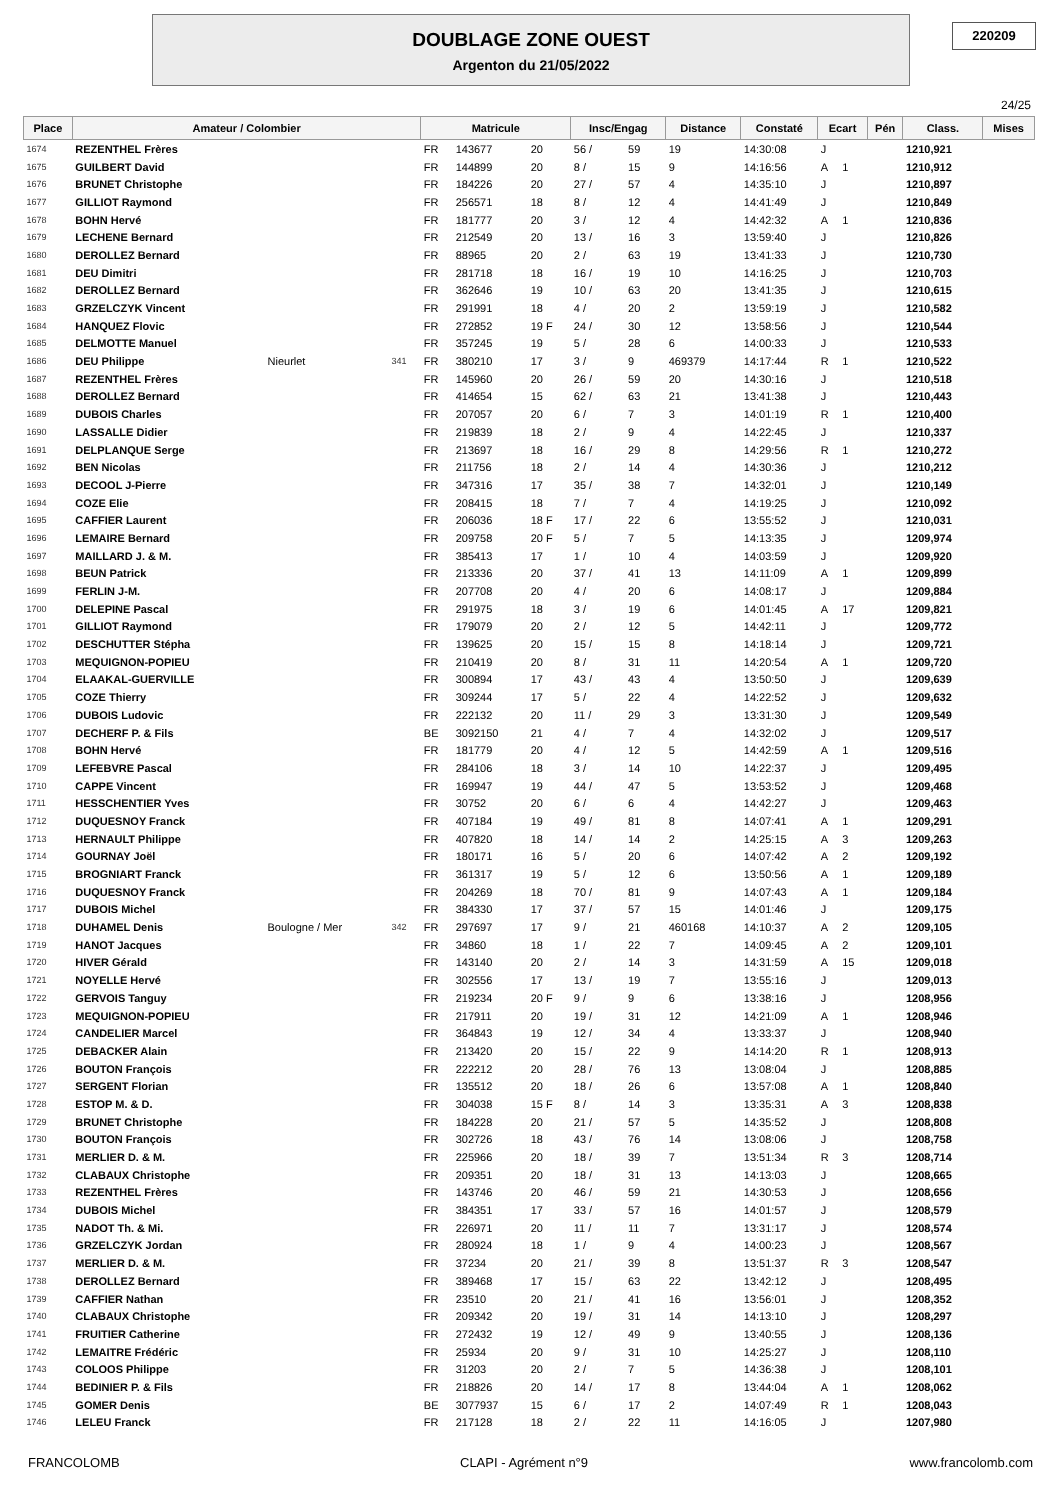DOUBLAGE ZONE OUEST
Argenton du 21/05/2022
220209
24/25
| Place | Amateur / Colombier | | | Matricule | | | Insc/Engag | | Distance | Constaté | Ecart | | Pén | Class. | Mises |
| --- | --- | --- | --- | --- | --- | --- | --- | --- | --- | --- | --- | --- | --- | --- | --- |
| 1674 | REZENTHEL Frères | | | FR | 143677 | 20 | 56 / | 59 | 19 | 14:30:08 | J | | | 1210,921 | |
| 1675 | GUILBERT David | | | FR | 144899 | 20 | 8 / | 15 | 9 | 14:16:56 | A | 1 | | 1210,912 | |
| 1676 | BRUNET Christophe | | | FR | 184226 | 20 | 27 / | 57 | 4 | 14:35:10 | J | | | 1210,897 | |
| 1677 | GILLIOT Raymond | | | FR | 256571 | 18 | 8 / | 12 | 4 | 14:41:49 | J | | | 1210,849 | |
| 1678 | BOHN Hervé | | | FR | 181777 | 20 | 3 / | 12 | 4 | 14:42:32 | A | 1 | | 1210,836 | |
| 1679 | LECHENE Bernard | | | FR | 212549 | 20 | 13 / | 16 | 3 | 13:59:40 | J | | | 1210,826 | |
| 1680 | DEROLLEZ Bernard | | | FR | 88965 | 20 | 2 / | 63 | 19 | 13:41:33 | J | | | 1210,730 | |
| 1681 | DEU Dimitri | | | FR | 281718 | 18 | 16 / | 19 | 10 | 14:16:25 | J | | | 1210,703 | |
| 1682 | DEROLLEZ Bernard | | | FR | 362646 | 19 | 10 / | 63 | 20 | 13:41:35 | J | | | 1210,615 | |
| 1683 | GRZELCZYK Vincent | | | FR | 291991 | 18 | 4 / | 20 | 2 | 13:59:19 | J | | | 1210,582 | |
| 1684 | HANQUEZ Flovic | | | FR | 272852 | 19 F | 24 / | 30 | 12 | 13:58:56 | J | | | 1210,544 | |
| 1685 | DELMOTTE Manuel | | | FR | 357245 | 19 | 5 / | 28 | 6 | 14:00:33 | J | | | 1210,533 | |
| 1686 | DEU Philippe | Nieurlet | 341 | FR | 380210 | 17 | 3 / | 9 | 469379 | 14:17:44 | R | 1 | | 1210,522 | |
| 1687 | REZENTHEL Frères | | | FR | 145960 | 20 | 26 / | 59 | 20 | 14:30:16 | J | | | 1210,518 | |
| 1688 | DEROLLEZ Bernard | | | FR | 414654 | 15 | 62 / | 63 | 21 | 13:41:38 | J | | | 1210,443 | |
| 1689 | DUBOIS Charles | | | FR | 207057 | 20 | 6 / | 7 | 3 | 14:01:19 | R | 1 | | 1210,400 | |
| 1690 | LASSALLE Didier | | | FR | 219839 | 18 | 2 / | 9 | 4 | 14:22:45 | J | | | 1210,337 | |
| 1691 | DELPLANQUE Serge | | | FR | 213697 | 18 | 16 / | 29 | 8 | 14:29:56 | R | 1 | | 1210,272 | |
| 1692 | BEN Nicolas | | | FR | 211756 | 18 | 2 / | 14 | 4 | 14:30:36 | J | | | 1210,212 | |
| 1693 | DECOOL J-Pierre | | | FR | 347316 | 17 | 35 / | 38 | 7 | 14:32:01 | J | | | 1210,149 | |
| 1694 | COZE Elie | | | FR | 208415 | 18 | 7 / | 7 | 4 | 14:19:25 | J | | | 1210,092 | |
| 1695 | CAFFIER Laurent | | | FR | 206036 | 18 F | 17 / | 22 | 6 | 13:55:52 | J | | | 1210,031 | |
| 1696 | LEMAIRE Bernard | | | FR | 209758 | 20 F | 5 / | 7 | 5 | 14:13:35 | J | | | 1209,974 | |
| 1697 | MAILLARD J. & M. | | | FR | 385413 | 17 | 1 / | 10 | 4 | 14:03:59 | J | | | 1209,920 | |
| 1698 | BEUN Patrick | | | FR | 213336 | 20 | 37 / | 41 | 13 | 14:11:09 | A | 1 | | 1209,899 | |
| 1699 | FERLIN J-M. | | | FR | 207708 | 20 | 4 / | 20 | 6 | 14:08:17 | J | | | 1209,884 | |
| 1700 | DELEPINE Pascal | | | FR | 291975 | 18 | 3 / | 19 | 6 | 14:01:45 | A | 17 | | 1209,821 | |
| 1701 | GILLIOT Raymond | | | FR | 179079 | 20 | 2 / | 12 | 5 | 14:42:11 | J | | | 1209,772 | |
| 1702 | DESCHUTTER Stépha | | | FR | 139625 | 20 | 15 / | 15 | 8 | 14:18:14 | J | | | 1209,721 | |
| 1703 | MEQUIGNON-POPIEU | | | FR | 210419 | 20 | 8 / | 31 | 11 | 14:20:54 | A | 1 | | 1209,720 | |
| 1704 | ELAAKAL-GUERVILLE | | | FR | 300894 | 17 | 43 / | 43 | 4 | 13:50:50 | J | | | 1209,639 | |
| 1705 | COZE Thierry | | | FR | 309244 | 17 | 5 / | 22 | 4 | 14:22:52 | J | | | 1209,632 | |
| 1706 | DUBOIS Ludovic | | | FR | 222132 | 20 | 11 / | 29 | 3 | 13:31:30 | J | | | 1209,549 | |
| 1707 | DECHERF P. & Fils | | | BE | 3092150 | 21 | 4 / | 7 | 4 | 14:32:02 | J | | | 1209,517 | |
| 1708 | BOHN Hervé | | | FR | 181779 | 20 | 4 / | 12 | 5 | 14:42:59 | A | 1 | | 1209,516 | |
| 1709 | LEFEBVRE Pascal | | | FR | 284106 | 18 | 3 / | 14 | 10 | 14:22:37 | J | | | 1209,495 | |
| 1710 | CAPPE Vincent | | | FR | 169947 | 19 | 44 / | 47 | 5 | 13:53:52 | J | | | 1209,468 | |
| 1711 | HESSCHENTIER Yves | | | FR | 30752 | 20 | 6 / | 6 | 4 | 14:42:27 | J | | | 1209,463 | |
| 1712 | DUQUESNOY Franck | | | FR | 407184 | 19 | 49 / | 81 | 8 | 14:07:41 | A | 1 | | 1209,291 | |
| 1713 | HERNAULT Philippe | | | FR | 407820 | 18 | 14 / | 14 | 2 | 14:25:15 | A | 3 | | 1209,263 | |
| 1714 | GOURNAY Joël | | | FR | 180171 | 16 | 5 / | 20 | 6 | 14:07:42 | A | 2 | | 1209,192 | |
| 1715 | BROGNIART Franck | | | FR | 361317 | 19 | 5 / | 12 | 6 | 13:50:56 | A | 1 | | 1209,189 | |
| 1716 | DUQUESNOY Franck | | | FR | 204269 | 18 | 70 / | 81 | 9 | 14:07:43 | A | 1 | | 1209,184 | |
| 1717 | DUBOIS Michel | | | FR | 384330 | 17 | 37 / | 57 | 15 | 14:01:46 | J | | | 1209,175 | |
| 1718 | DUHAMEL Denis | Boulogne / Mer | 342 | FR | 297697 | 17 | 9 / | 21 | 460168 | 14:10:37 | A | 2 | | 1209,105 | |
| 1719 | HANOT Jacques | | | FR | 34860 | 18 | 1 / | 22 | 7 | 14:09:45 | A | 2 | | 1209,101 | |
| 1720 | HIVER Gérald | | | FR | 143140 | 20 | 2 / | 14 | 3 | 14:31:59 | A | 15 | | 1209,018 | |
| 1721 | NOYELLE Hervé | | | FR | 302556 | 17 | 13 / | 19 | 7 | 13:55:16 | J | | | 1209,013 | |
| 1722 | GERVOIS Tanguy | | | FR | 219234 | 20 F | 9 / | 9 | 6 | 13:38:16 | J | | | 1208,956 | |
| 1723 | MEQUIGNON-POPIEU | | | FR | 217911 | 20 | 19 / | 31 | 12 | 14:21:09 | A | 1 | | 1208,946 | |
| 1724 | CANDELIER Marcel | | | FR | 364843 | 19 | 12 / | 34 | 4 | 13:33:37 | J | | | 1208,940 | |
| 1725 | DEBACKER Alain | | | FR | 213420 | 20 | 15 / | 22 | 9 | 14:14:20 | R | 1 | | 1208,913 | |
| 1726 | BOUTON François | | | FR | 222212 | 20 | 28 / | 76 | 13 | 13:08:04 | J | | | 1208,885 | |
| 1727 | SERGENT Florian | | | FR | 135512 | 20 | 18 / | 26 | 6 | 13:57:08 | A | 1 | | 1208,840 | |
| 1728 | ESTOP M. & D. | | | FR | 304038 | 15 F | 8 / | 14 | 3 | 13:35:31 | A | 3 | | 1208,838 | |
| 1729 | BRUNET Christophe | | | FR | 184228 | 20 | 21 / | 57 | 5 | 14:35:52 | J | | | 1208,808 | |
| 1730 | BOUTON François | | | FR | 302726 | 18 | 43 / | 76 | 14 | 13:08:06 | J | | | 1208,758 | |
| 1731 | MERLIER D. & M. | | | FR | 225966 | 20 | 18 / | 39 | 7 | 13:51:34 | R | 3 | | 1208,714 | |
| 1732 | CLABAUX Christophe | | | FR | 209351 | 20 | 18 / | 31 | 13 | 14:13:03 | J | | | 1208,665 | |
| 1733 | REZENTHEL Frères | | | FR | 143746 | 20 | 46 / | 59 | 21 | 14:30:53 | J | | | 1208,656 | |
| 1734 | DUBOIS Michel | | | FR | 384351 | 17 | 33 / | 57 | 16 | 14:01:57 | J | | | 1208,579 | |
| 1735 | NADOT Th. & Mi. | | | FR | 226971 | 20 | 11 / | 11 | 7 | 13:31:17 | J | | | 1208,574 | |
| 1736 | GRZELCZYK Jordan | | | FR | 280924 | 18 | 1 / | 9 | 4 | 14:00:23 | J | | | 1208,567 | |
| 1737 | MERLIER D. & M. | | | FR | 37234 | 20 | 21 / | 39 | 8 | 13:51:37 | R | 3 | | 1208,547 | |
| 1738 | DEROLLEZ Bernard | | | FR | 389468 | 17 | 15 / | 63 | 22 | 13:42:12 | J | | | 1208,495 | |
| 1739 | CAFFIER Nathan | | | FR | 23510 | 20 | 21 / | 41 | 16 | 13:56:01 | J | | | 1208,352 | |
| 1740 | CLABAUX Christophe | | | FR | 209342 | 20 | 19 / | 31 | 14 | 14:13:10 | J | | | 1208,297 | |
| 1741 | FRUITIER Catherine | | | FR | 272432 | 19 | 12 / | 49 | 9 | 13:40:55 | J | | | 1208,136 | |
| 1742 | LEMAITRE Frédéric | | | FR | 25934 | 20 | 9 / | 31 | 10 | 14:25:27 | J | | | 1208,110 | |
| 1743 | COLOOS Philippe | | | FR | 31203 | 20 | 2 / | 7 | 5 | 14:36:38 | J | | | 1208,101 | |
| 1744 | BEDINIER P. & Fils | | | FR | 218826 | 20 | 14 / | 17 | 8 | 13:44:04 | A | 1 | | 1208,062 | |
| 1745 | GOMER Denis | | | BE | 3077937 | 15 | 6 / | 17 | 2 | 14:07:49 | R | 1 | | 1208,043 | |
| 1746 | LELEU Franck | | | FR | 217128 | 18 | 2 / | 22 | 11 | 14:16:05 | J | | | 1207,980 | |
FRANCOLOMB CLAPI - Agrément n°9 www.francolomb.com